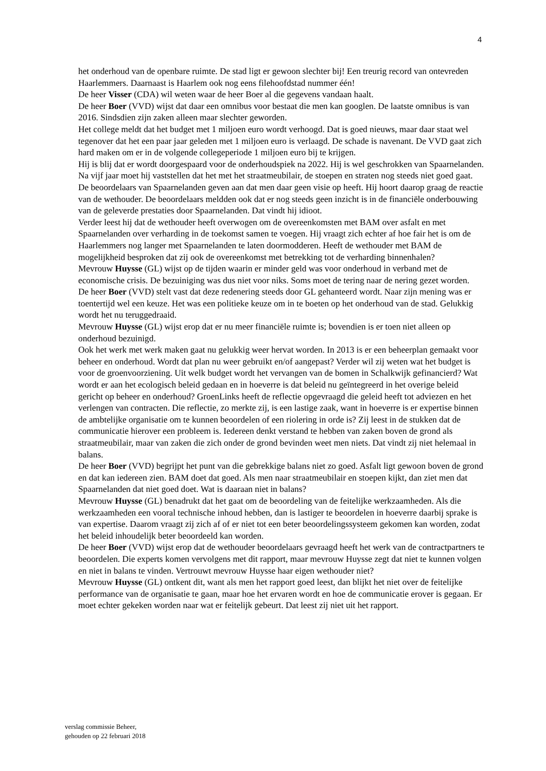4
het onderhoud van de openbare ruimte. De stad ligt er gewoon slechter bij! Een treurig record van ontevreden Haarlemmers. Daarnaast is Haarlem ook nog eens filehoofdstad nummer één!
De heer Visser (CDA) wil weten waar de heer Boer al die gegevens vandaan haalt.
De heer Boer (VVD) wijst dat daar een omnibus voor bestaat die men kan googlen. De laatste omnibus is van 2016. Sindsdien zijn zaken alleen maar slechter geworden.
Het college meldt dat het budget met 1 miljoen euro wordt verhoogd. Dat is goed nieuws, maar daar staat wel tegenover dat het een paar jaar geleden met 1 miljoen euro is verlaagd. De schade is navenant. De VVD gaat zich hard maken om er in de volgende collegeperiode 1 miljoen euro bij te krijgen.
Hij is blij dat er wordt doorgespaard voor de onderhoudspiek na 2022. Hij is wel geschrokken van Spaarnelanden. Na vijf jaar moet hij vaststellen dat het met het straatmeubilair, de stoepen en straten nog steeds niet goed gaat. De beoordelaars van Spaarnelanden geven aan dat men daar geen visie op heeft. Hij hoort daarop graag de reactie van de wethouder. De beoordelaars meldden ook dat er nog steeds geen inzicht is in de financiële onderbouwing van de geleverde prestaties door Spaarnelanden. Dat vindt hij idioot.
Verder leest hij dat de wethouder heeft overwogen om de overeenkomsten met BAM over asfalt en met Spaarnelanden over verharding in de toekomst samen te voegen. Hij vraagt zich echter af hoe fair het is om de Haarlemmers nog langer met Spaarnelanden te laten doormodderen. Heeft de wethouder met BAM de mogelijkheid besproken dat zij ook de overeenkomst met betrekking tot de verharding binnenhalen?
Mevrouw Huysse (GL) wijst op de tijden waarin er minder geld was voor onderhoud in verband met de economische crisis. De bezuiniging was dus niet voor niks. Soms moet de tering naar de nering gezet worden.
De heer Boer (VVD) stelt vast dat deze redenering steeds door GL gehanteerd wordt. Naar zijn mening was er toentertijd wel een keuze. Het was een politieke keuze om in te boeten op het onderhoud van de stad. Gelukkig wordt het nu teruggedraaid.
Mevrouw Huysse (GL) wijst erop dat er nu meer financiële ruimte is; bovendien is er toen niet alleen op onderhoud bezuinigd.
Ook het werk met werk maken gaat nu gelukkig weer hervat worden. In 2013 is er een beheerplan gemaakt voor beheer en onderhoud. Wordt dat plan nu weer gebruikt en/of aangepast? Verder wil zij weten wat het budget is voor de groenvoorziening. Uit welk budget wordt het vervangen van de bomen in Schalkwijk gefinancierd? Wat wordt er aan het ecologisch beleid gedaan en in hoeverre is dat beleid nu geïntegreerd in het overige beleid gericht op beheer en onderhoud? GroenLinks heeft de reflectie opgevraagd die geleid heeft tot adviezen en het verlengen van contracten. Die reflectie, zo merkte zij, is een lastige zaak, want in hoeverre is er expertise binnen de ambtelijke organisatie om te kunnen beoordelen of een riolering in orde is? Zij leest in de stukken dat de communicatie hierover een probleem is. Iedereen denkt verstand te hebben van zaken boven de grond als straatmeubilair, maar van zaken die zich onder de grond bevinden weet men niets. Dat vindt zij niet helemaal in balans.
De heer Boer (VVD) begrijpt het punt van die gebrekkige balans niet zo goed. Asfalt ligt gewoon boven de grond en dat kan iedereen zien. BAM doet dat goed. Als men naar straatmeubilair en stoepen kijkt, dan ziet men dat Spaarnelanden dat niet goed doet. Wat is daaraan niet in balans?
Mevrouw Huysse (GL) benadrukt dat het gaat om de beoordeling van de feitelijke werkzaamheden. Als die werkzaamheden een vooral technische inhoud hebben, dan is lastiger te beoordelen in hoeverre daarbij sprake is van expertise. Daarom vraagt zij zich af of er niet tot een beter beoordelingssysteem gekomen kan worden, zodat het beleid inhoudelijk beter beoordeeld kan worden.
De heer Boer (VVD) wijst erop dat de wethouder beoordelaars gevraagd heeft het werk van de contractpartners te beoordelen. Die experts komen vervolgens met dit rapport, maar mevrouw Huysse zegt dat niet te kunnen volgen en niet in balans te vinden. Vertrouwt mevrouw Huysse haar eigen wethouder niet?
Mevrouw Huysse (GL) ontkent dit, want als men het rapport goed leest, dan blijkt het niet over de feitelijke performance van de organisatie te gaan, maar hoe het ervaren wordt en hoe de communicatie erover is gegaan. Er moet echter gekeken worden naar wat er feitelijk gebeurt. Dat leest zij niet uit het rapport.
verslag commissie Beheer,
gehouden op 22 februari 2018